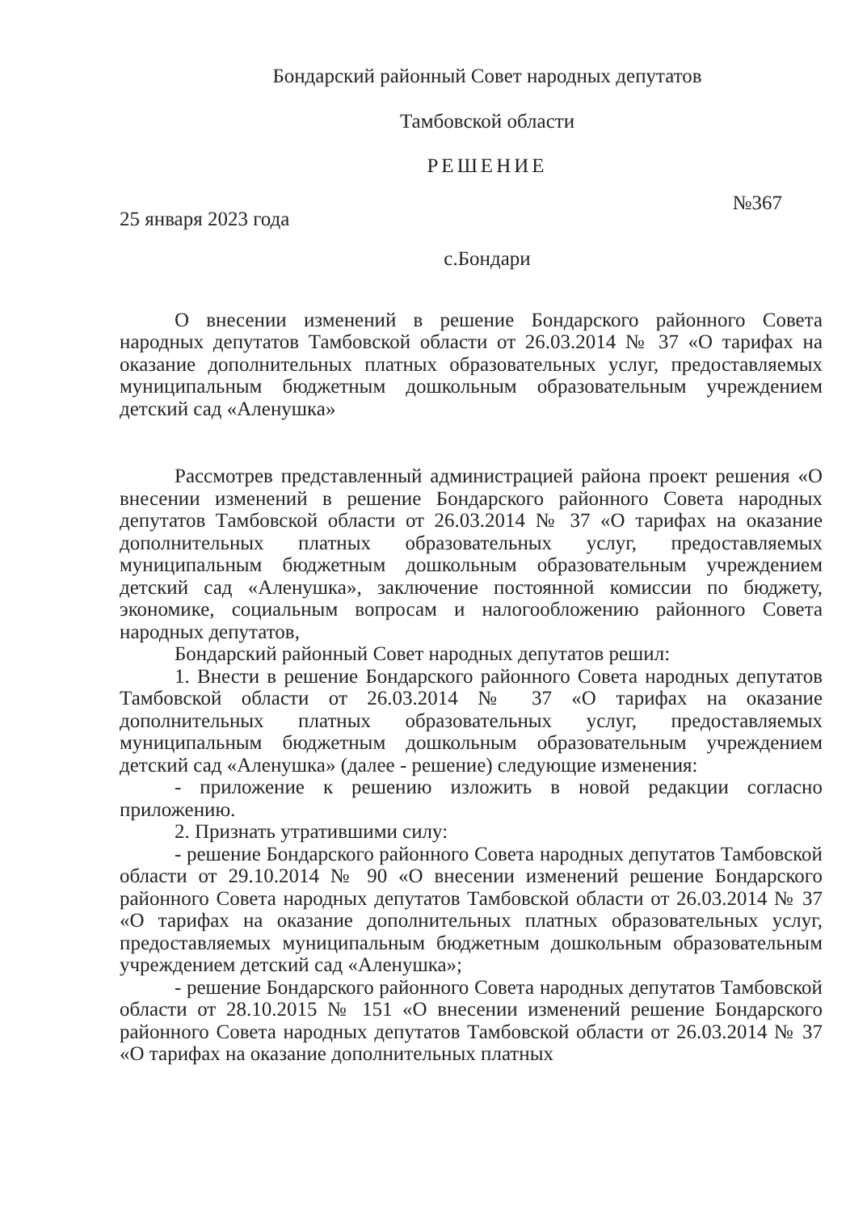Бондарский районный Совет народных депутатов
Тамбовской области
РЕШЕНИЕ
25 января 2023 года №367
с.Бондари
О внесении изменений в решение Бондарского районного Совета народных депутатов Тамбовской области от 26.03.2014 № 37 «О тарифах на оказание дополнительных платных образовательных услуг, предоставляемых муниципальным бюджетным дошкольным образовательным учреждением детский сад «Аленушка»
Рассмотрев представленный администрацией района проект решения «О внесении изменений в решение Бондарского районного Совета народных депутатов Тамбовской области от 26.03.2014 № 37 «О тарифах на оказание дополнительных платных образовательных услуг, предоставляемых муниципальным бюджетным дошкольным образовательным учреждением детский сад «Аленушка», заключение постоянной комиссии по бюджету, экономике, социальным вопросам и налогообложению районного Совета народных депутатов,
Бондарский районный Совет народных депутатов решил:
1. Внести в решение Бондарского районного Совета народных депутатов Тамбовской области от 26.03.2014 № 37 «О тарифах на оказание дополнительных платных образовательных услуг, предоставляемых муниципальным бюджетным дошкольным образовательным учреждением детский сад «Аленушка» (далее - решение) следующие изменения:
- приложение к решению изложить в новой редакции согласно приложению.
2. Признать утратившими силу:
- решение Бондарского районного Совета народных депутатов Тамбовской области от 29.10.2014 № 90 «О внесении изменений решение Бондарского районного Совета народных депутатов Тамбовской области от 26.03.2014 № 37 «О тарифах на оказание дополнительных платных образовательных услуг, предоставляемых муниципальным бюджетным дошкольным образовательным учреждением детский сад «Аленушка»;
- решение Бондарского районного Совета народных депутатов Тамбовской области от 28.10.2015 № 151 «О внесении изменений решение Бондарского районного Совета народных депутатов Тамбовской области от 26.03.2014 № 37 «О тарифах на оказание дополнительных платных